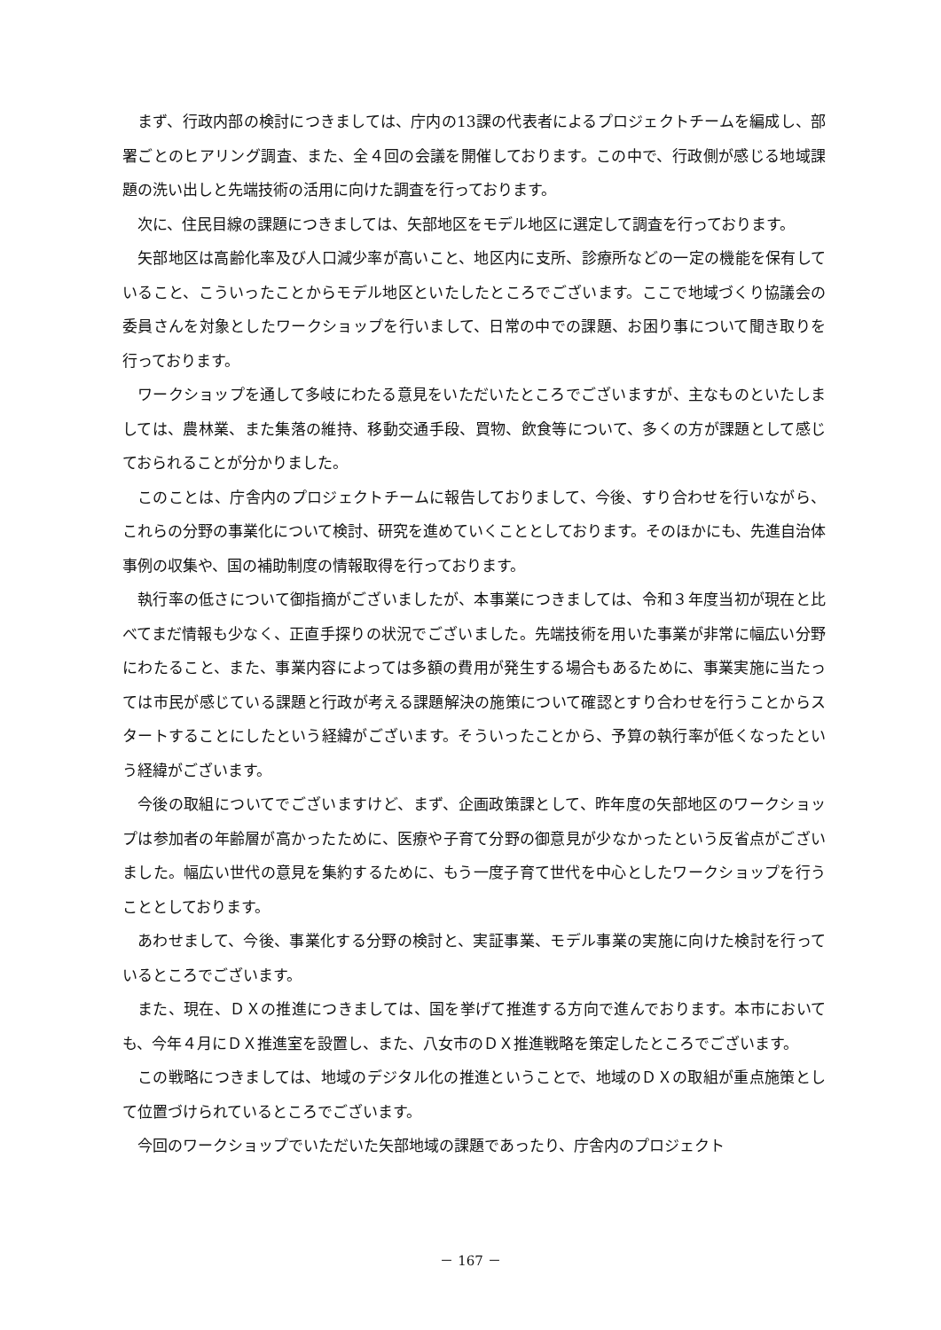まず、行政内部の検討につきましては、庁内の13課の代表者によるプロジェクトチームを編成し、部署ごとのヒアリング調査、また、全４回の会議を開催しております。この中で、行政側が感じる地域課題の洗い出しと先端技術の活用に向けた調査を行っております。
次に、住民目線の課題につきましては、矢部地区をモデル地区に選定して調査を行っております。
矢部地区は高齢化率及び人口減少率が高いこと、地区内に支所、診療所などの一定の機能を保有していること、こういったことからモデル地区といたしたところでございます。ここで地域づくり協議会の委員さんを対象としたワークショップを行いまして、日常の中での課題、お困り事について聞き取りを行っております。
ワークショップを通して多岐にわたる意見をいただいたところでございますが、主なものといたしましては、農林業、また集落の維持、移動交通手段、買物、飲食等について、多くの方が課題として感じておられることが分かりました。
このことは、庁舎内のプロジェクトチームに報告しておりまして、今後、すり合わせを行いながら、これらの分野の事業化について検討、研究を進めていくこととしております。そのほかにも、先進自治体事例の収集や、国の補助制度の情報取得を行っております。
執行率の低さについて御指摘がございましたが、本事業につきましては、令和３年度当初が現在と比べてまだ情報も少なく、正直手探りの状況でございました。先端技術を用いた事業が非常に幅広い分野にわたること、また、事業内容によっては多額の費用が発生する場合もあるために、事業実施に当たっては市民が感じている課題と行政が考える課題解決の施策について確認とすり合わせを行うことからスタートすることにしたという経緯がございます。そういったことから、予算の執行率が低くなったという経緯がございます。
今後の取組についてでございますけど、まず、企画政策課として、昨年度の矢部地区のワークショップは参加者の年齢層が高かったために、医療や子育て分野の御意見が少なかったという反省点がございました。幅広い世代の意見を集約するために、もう一度子育て世代を中心としたワークショップを行うこととしております。
あわせまして、今後、事業化する分野の検討と、実証事業、モデル事業の実施に向けた検討を行っているところでございます。
また、現在、ＤＸの推進につきましては、国を挙げて推進する方向で進んでおります。本市においても、今年４月にＤＸ推進室を設置し、また、八女市のＤＸ推進戦略を策定したところでございます。
この戦略につきましては、地域のデジタル化の推進ということで、地域のＤＸの取組が重点施策として位置づけられているところでございます。
今回のワークショップでいただいた矢部地域の課題であったり、庁舎内のプロジェクト
－ 167 －